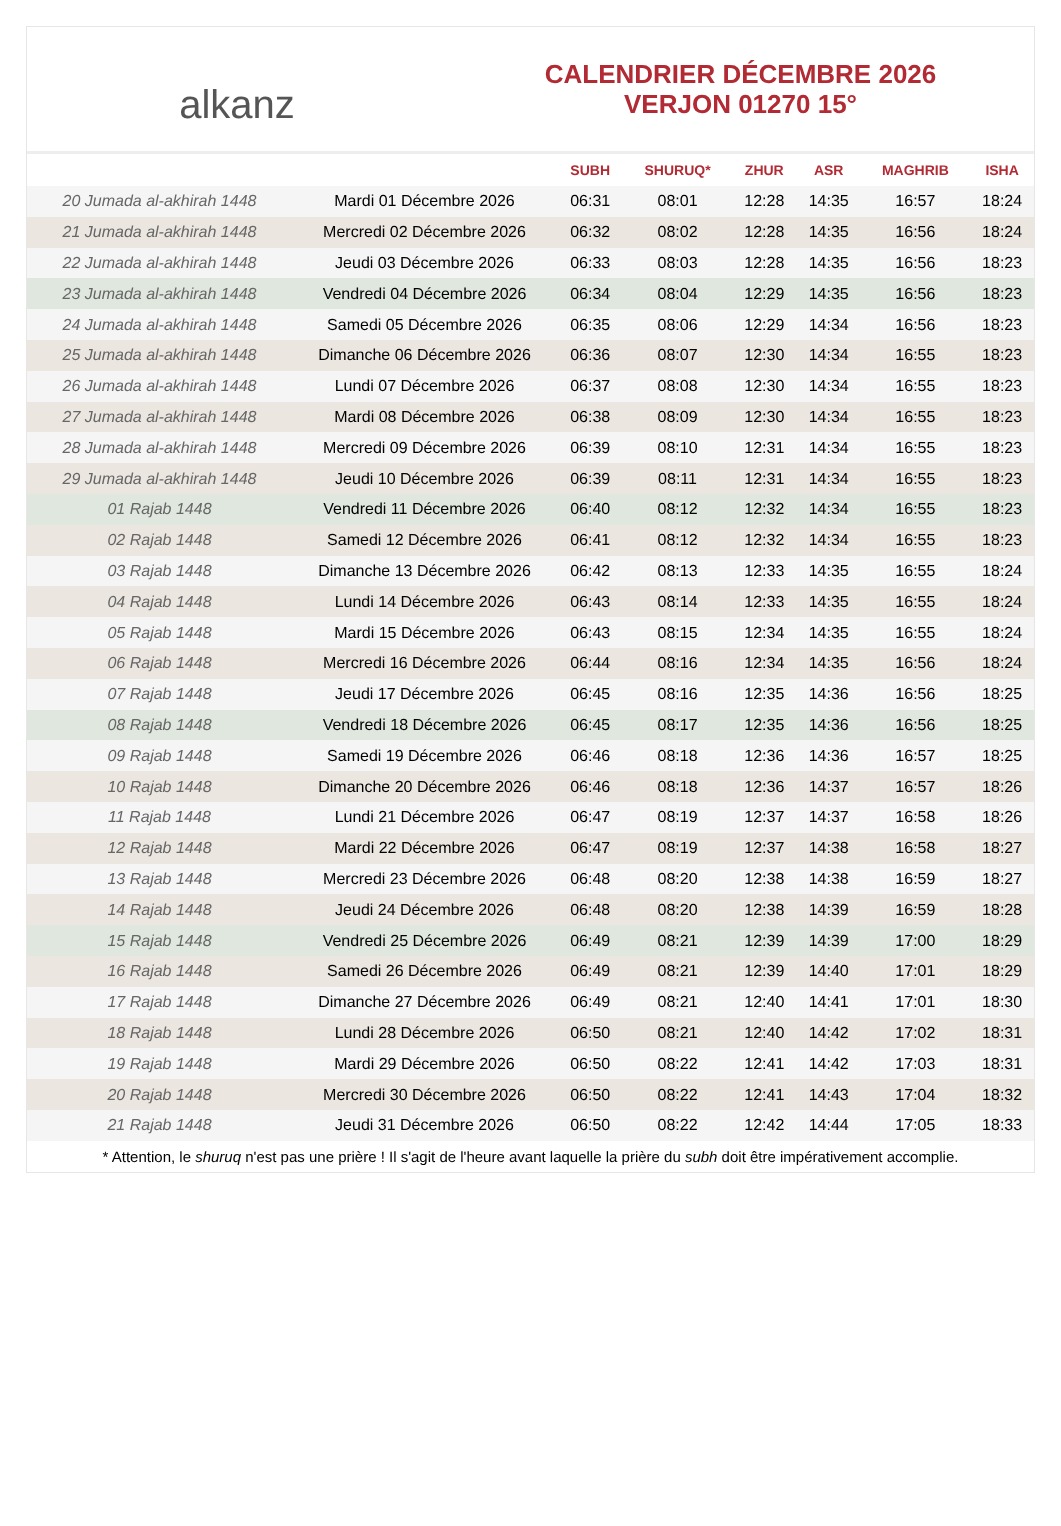alkanz
CALENDRIER DÉCEMBRE 2026
VERJON 01270 15°
| | | SUBH | SHURUQ* | ZHUR | ASR | MAGHRIB | ISHA |
| --- | --- | --- | --- | --- | --- | --- | --- |
| 20 Jumada al-akhirah 1448 | Mardi 01 Décembre 2026 | 06:31 | 08:01 | 12:28 | 14:35 | 16:57 | 18:24 |
| 21 Jumada al-akhirah 1448 | Mercredi 02 Décembre 2026 | 06:32 | 08:02 | 12:28 | 14:35 | 16:56 | 18:24 |
| 22 Jumada al-akhirah 1448 | Jeudi 03 Décembre 2026 | 06:33 | 08:03 | 12:28 | 14:35 | 16:56 | 18:23 |
| 23 Jumada al-akhirah 1448 | Vendredi 04 Décembre 2026 | 06:34 | 08:04 | 12:29 | 14:35 | 16:56 | 18:23 |
| 24 Jumada al-akhirah 1448 | Samedi 05 Décembre 2026 | 06:35 | 08:06 | 12:29 | 14:34 | 16:56 | 18:23 |
| 25 Jumada al-akhirah 1448 | Dimanche 06 Décembre 2026 | 06:36 | 08:07 | 12:30 | 14:34 | 16:55 | 18:23 |
| 26 Jumada al-akhirah 1448 | Lundi 07 Décembre 2026 | 06:37 | 08:08 | 12:30 | 14:34 | 16:55 | 18:23 |
| 27 Jumada al-akhirah 1448 | Mardi 08 Décembre 2026 | 06:38 | 08:09 | 12:30 | 14:34 | 16:55 | 18:23 |
| 28 Jumada al-akhirah 1448 | Mercredi 09 Décembre 2026 | 06:39 | 08:10 | 12:31 | 14:34 | 16:55 | 18:23 |
| 29 Jumada al-akhirah 1448 | Jeudi 10 Décembre 2026 | 06:39 | 08:11 | 12:31 | 14:34 | 16:55 | 18:23 |
| 01 Rajab 1448 | Vendredi 11 Décembre 2026 | 06:40 | 08:12 | 12:32 | 14:34 | 16:55 | 18:23 |
| 02 Rajab 1448 | Samedi 12 Décembre 2026 | 06:41 | 08:12 | 12:32 | 14:34 | 16:55 | 18:23 |
| 03 Rajab 1448 | Dimanche 13 Décembre 2026 | 06:42 | 08:13 | 12:33 | 14:35 | 16:55 | 18:24 |
| 04 Rajab 1448 | Lundi 14 Décembre 2026 | 06:43 | 08:14 | 12:33 | 14:35 | 16:55 | 18:24 |
| 05 Rajab 1448 | Mardi 15 Décembre 2026 | 06:43 | 08:15 | 12:34 | 14:35 | 16:55 | 18:24 |
| 06 Rajab 1448 | Mercredi 16 Décembre 2026 | 06:44 | 08:16 | 12:34 | 14:35 | 16:56 | 18:24 |
| 07 Rajab 1448 | Jeudi 17 Décembre 2026 | 06:45 | 08:16 | 12:35 | 14:36 | 16:56 | 18:25 |
| 08 Rajab 1448 | Vendredi 18 Décembre 2026 | 06:45 | 08:17 | 12:35 | 14:36 | 16:56 | 18:25 |
| 09 Rajab 1448 | Samedi 19 Décembre 2026 | 06:46 | 08:18 | 12:36 | 14:36 | 16:57 | 18:25 |
| 10 Rajab 1448 | Dimanche 20 Décembre 2026 | 06:46 | 08:18 | 12:36 | 14:37 | 16:57 | 18:26 |
| 11 Rajab 1448 | Lundi 21 Décembre 2026 | 06:47 | 08:19 | 12:37 | 14:37 | 16:58 | 18:26 |
| 12 Rajab 1448 | Mardi 22 Décembre 2026 | 06:47 | 08:19 | 12:37 | 14:38 | 16:58 | 18:27 |
| 13 Rajab 1448 | Mercredi 23 Décembre 2026 | 06:48 | 08:20 | 12:38 | 14:38 | 16:59 | 18:27 |
| 14 Rajab 1448 | Jeudi 24 Décembre 2026 | 06:48 | 08:20 | 12:38 | 14:39 | 16:59 | 18:28 |
| 15 Rajab 1448 | Vendredi 25 Décembre 2026 | 06:49 | 08:21 | 12:39 | 14:39 | 17:00 | 18:29 |
| 16 Rajab 1448 | Samedi 26 Décembre 2026 | 06:49 | 08:21 | 12:39 | 14:40 | 17:01 | 18:29 |
| 17 Rajab 1448 | Dimanche 27 Décembre 2026 | 06:49 | 08:21 | 12:40 | 14:41 | 17:01 | 18:30 |
| 18 Rajab 1448 | Lundi 28 Décembre 2026 | 06:50 | 08:21 | 12:40 | 14:42 | 17:02 | 18:31 |
| 19 Rajab 1448 | Mardi 29 Décembre 2026 | 06:50 | 08:22 | 12:41 | 14:42 | 17:03 | 18:31 |
| 20 Rajab 1448 | Mercredi 30 Décembre 2026 | 06:50 | 08:22 | 12:41 | 14:43 | 17:04 | 18:32 |
| 21 Rajab 1448 | Jeudi 31 Décembre 2026 | 06:50 | 08:22 | 12:42 | 14:44 | 17:05 | 18:33 |
* Attention, le shuruq n'est pas une prière ! Il s'agit de l'heure avant laquelle la prière du subh doit être impérativement accomplie.